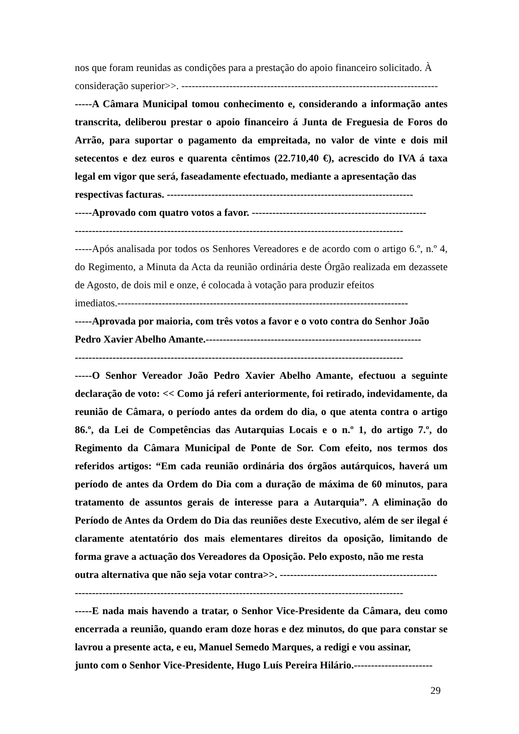nos que foram reunidas as condições para a prestação do apoio financeiro solicitado. À
consideração superior>>. ---------------------------------------------------------------------------
-----A Câmara Municipal tomou conhecimento e, considerando a informação antes transcrita, deliberou prestar o apoio financeiro á Junta de Freguesia de Foros do Arrão, para suportar o pagamento da empreitada, no valor de vinte e dois mil setecentos e dez euros e quarenta cêntimos (22.710,40 €), acrescido do IVA á taxa legal em vigor que será, faseadamente efectuado, mediante a apresentação das
respectivas facturas. ------------------------------------------------------------------------
-----Aprovado com quatro votos a favor. ---------------------------------------------------
------------------------------------------------------------------------------------------------
-----Após analisada por todos os Senhores Vereadores e de acordo com o artigo 6.º, n.º 4, do Regimento, a Minuta da Acta da reunião ordinária deste Órgão realizada em dezassete de Agosto, de dois mil e onze, é colocada à votação para produzir efeitos
imediatos.-------------------------------------------------------------------------------------
-----Aprovada por maioria, com três votos a favor e o voto contra do Senhor João
Pedro Xavier Abelho Amante.---------------------------------------------------------------
------------------------------------------------------------------------------------------------
-----O Senhor Vereador João Pedro Xavier Abelho Amante, efectuou a seguinte declaração de voto: << Como já referi anteriormente, foi retirado, indevidamente, da reunião de Câmara, o período antes da ordem do dia, o que atenta contra o artigo 86.º, da Lei de Competências das Autarquias Locais e o n.º 1, do artigo 7.º, do Regimento da Câmara Municipal de Ponte de Sor. Com efeito, nos termos dos referidos artigos: “Em cada reunião ordinária dos órgãos autárquicos, haverá um período de antes da Ordem do Dia com a duração de máxima de 60 minutos, para tratamento de assuntos gerais de interesse para a Autarquia”. A eliminação do Período de Antes da Ordem do Dia das reuniões deste Executivo, além de ser ilegal é claramente atentatório dos mais elementares direitos da oposição, limitando de forma grave a actuação dos Vereadores da Oposição. Pelo exposto, não me resta
outra alternativa que não seja votar contra>>. ----------------------------------------------
------------------------------------------------------------------------------------------------
-----E nada mais havendo a tratar, o Senhor Vice-Presidente da Câmara, deu como encerrada a reunião, quando eram doze horas e dez minutos, do que para constar se lavrou a presente acta, e eu, Manuel Semedo Marques, a redigi e vou assinar,
junto com o Senhor Vice-Presidente, Hugo Luís Pereira Hilário.-----------------------
29